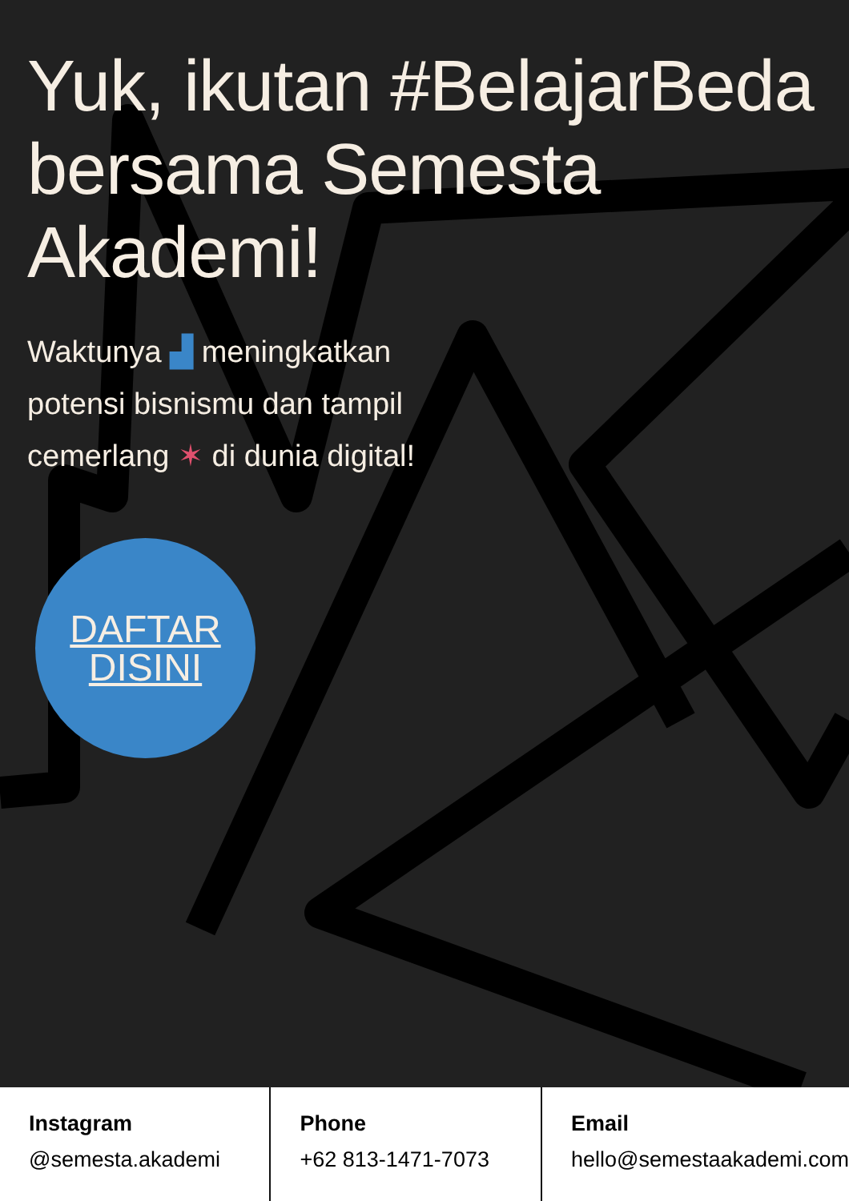Yuk, ikutan #BelajarBeda bersama Semesta Akademi!
Waktunya ▟ meningkatkan potensi bisnismu dan tampil cemerlang ✶ di dunia digital!
DAFTAR
DISINI
Instagram
@semesta.akademi
Phone
+62 813-1471-7073
Email
hello@semestaakademi.com